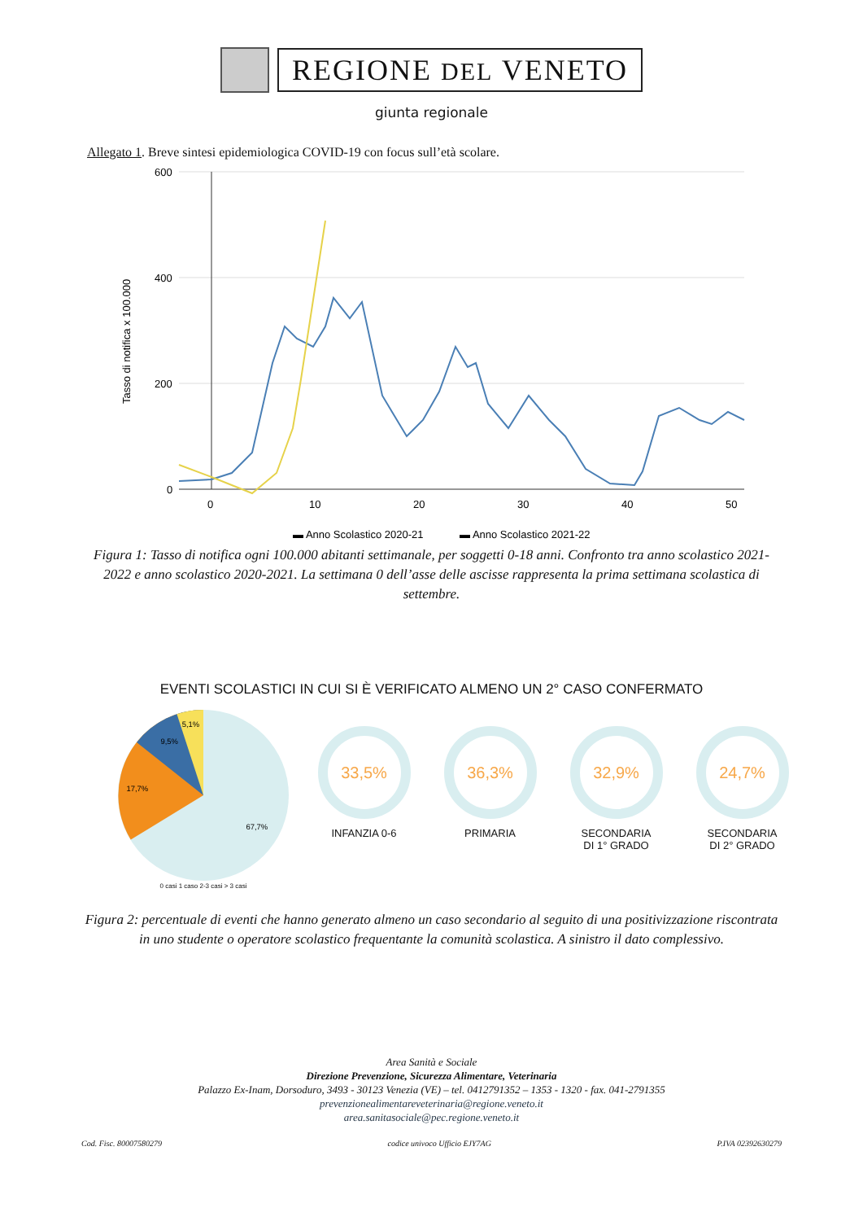REGIONE DEL VENETO
giunta regionale
Allegato 1. Breve sintesi epidemiologica COVID-19 con focus sull’età scolare.
600
400
200
0
Tasso di notifica x 100.000
0
10
20
30
40
50
▬ Anno Scolastico 2020-21
▬ Anno Scolastico 2021-22
Figura 1: Tasso di notifica ogni 100.000 abitanti settimanale, per soggetti 0-18 anni. Confronto tra anno scolastico 2021-2022 e anno scolastico 2020-2021. La settimana 0 dell’asse delle ascisse rappresenta la prima settimana scolastica di settembre.
EVENTI SCOLASTICI IN CUI SI È VERIFICATO ALMENO UN 2° CASO CONFERMATO
67,7%
17,7%
9,5%
5,1%
0 casi 1 caso 2-3 casi > 3 casi
33,5%
INFANZIA 0-6
36,3%
PRIMARIA
32,9%
SECONDARIA
DI 1° GRADO
24,7%
SECONDARIA
DI 2° GRADO
Figura 2: percentuale di eventi che hanno generato almeno un caso secondario al seguito di una positivizzazione riscontrata in uno studente o operatore scolastico frequentante la comunità scolastica. A sinistro il dato complessivo.
Area Sanità e Sociale
Direzione Prevenzione, Sicurezza Alimentare, Veterinaria
Palazzo Ex-Inam, Dorsoduro, 3493 - 30123 Venezia (VE) – tel. 0412791352 – 1353 - 1320 - fax. 041-2791355
prevenzionealimentareveterinaria@regione.veneto.it
area.sanitasociale@pec.regione.veneto.it
Cod. Fisc. 80007580279 codice univoco Ufficio EJY7AG P.IVA 02392630279